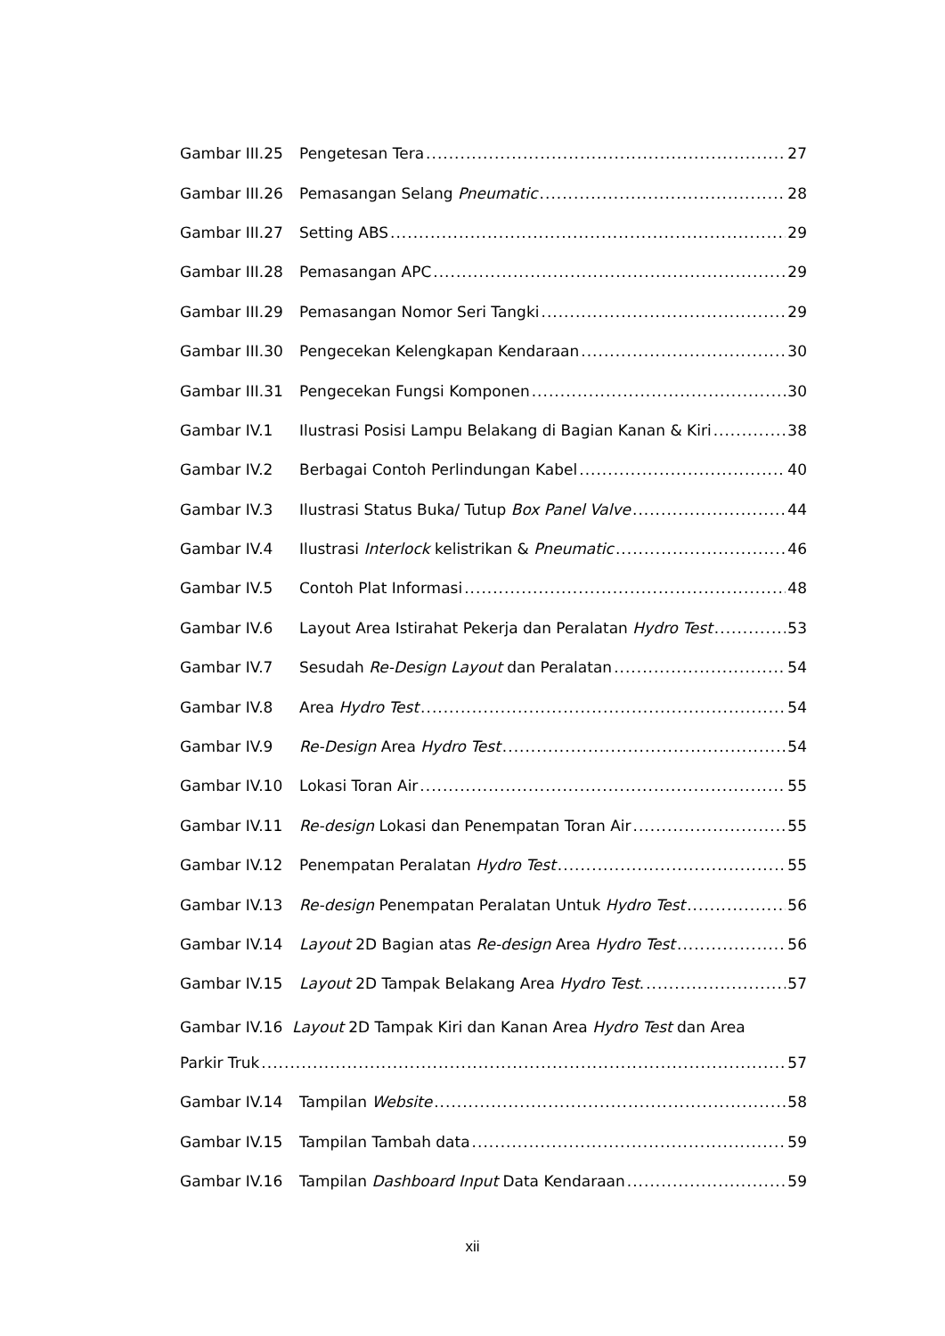Gambar III.25 Pengetesan Tera 27
Gambar III.26 Pemasangan Selang Pneumatic 28
Gambar III.27 Setting ABS 29
Gambar III.28 Pemasangan APC 29
Gambar III.29 Pemasangan Nomor Seri Tangki 29
Gambar III.30 Pengecekan Kelengkapan Kendaraan 30
Gambar III.31 Pengecekan Fungsi Komponen 30
Gambar IV.1 Ilustrasi Posisi Lampu Belakang di Bagian Kanan & Kiri 38
Gambar IV.2 Berbagai Contoh Perlindungan Kabel 40
Gambar IV.3 Ilustrasi Status Buka/ Tutup Box Panel Valve 44
Gambar IV.4 Ilustrasi Interlock kelistrikan & Pneumatic 46
Gambar IV.5 Contoh Plat Informasi 48
Gambar IV.6 Layout Area Istirahat Pekerja dan Peralatan Hydro Test 53
Gambar IV.7 Sesudah Re-Design Layout dan Peralatan 54
Gambar IV.8 Area Hydro Test 54
Gambar IV.9 Re-Design Area Hydro Test 54
Gambar IV.10 Lokasi Toran Air 55
Gambar IV.11 Re-design Lokasi dan Penempatan Toran Air 55
Gambar IV.12 Penempatan Peralatan Hydro Test 55
Gambar IV.13 Re-design Penempatan Peralatan Untuk Hydro Test 56
Gambar IV.14 Layout 2D Bagian atas Re-design Area Hydro Test 56
Gambar IV.15 Layout 2D Tampak Belakang Area Hydro Test. 57
Gambar IV.16 Layout 2D Tampak Kiri dan Kanan Area Hydro Test dan Area
Parkir Truk 57
Gambar IV.14 Tampilan Website 58
Gambar IV.15 Tampilan Tambah data 59
Gambar IV.16 Tampilan Dashboard Input Data Kendaraan 59
xii